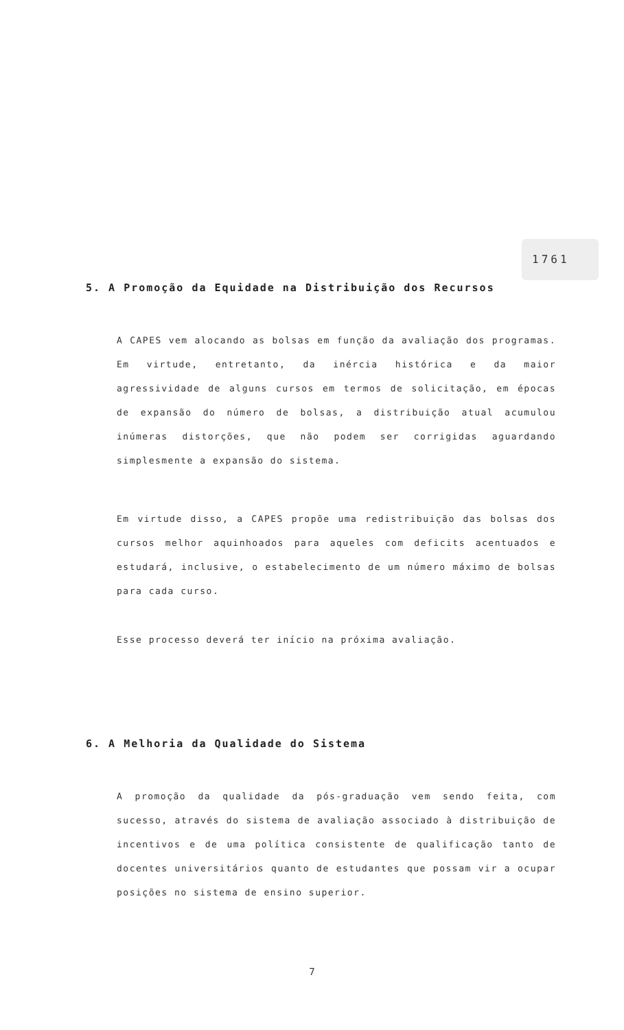1761
5. A Promoção da Equidade na Distribuição dos Recursos
A CAPES vem alocando as bolsas em função da avaliação dos programas. Em virtude, entretanto, da inércia histórica e da maior agressividade de alguns cursos em termos de solicitação, em épocas de expansão do número de bolsas, a distribuição atual acumulou inúmeras distorções, que não podem ser corrigidas aguardando simplesmente a expansão do sistema.
Em virtude disso, a CAPES propõe uma redistribuição das bolsas dos cursos melhor aquinhoados para aqueles com deficits acentuados e estudará, inclusive, o estabelecimento de um número máximo de bolsas para cada curso.
Esse processo deverá ter início na próxima avaliação.
6. A Melhoria da Qualidade do Sistema
A promoção da qualidade da pós-graduação vem sendo feita, com sucesso, através do sistema de avaliação associado à distribuição de incentivos e de uma política consistente de qualificação tanto de docentes universitários quanto de estudantes que possam vir a ocupar posições no sistema de ensino superior.
7